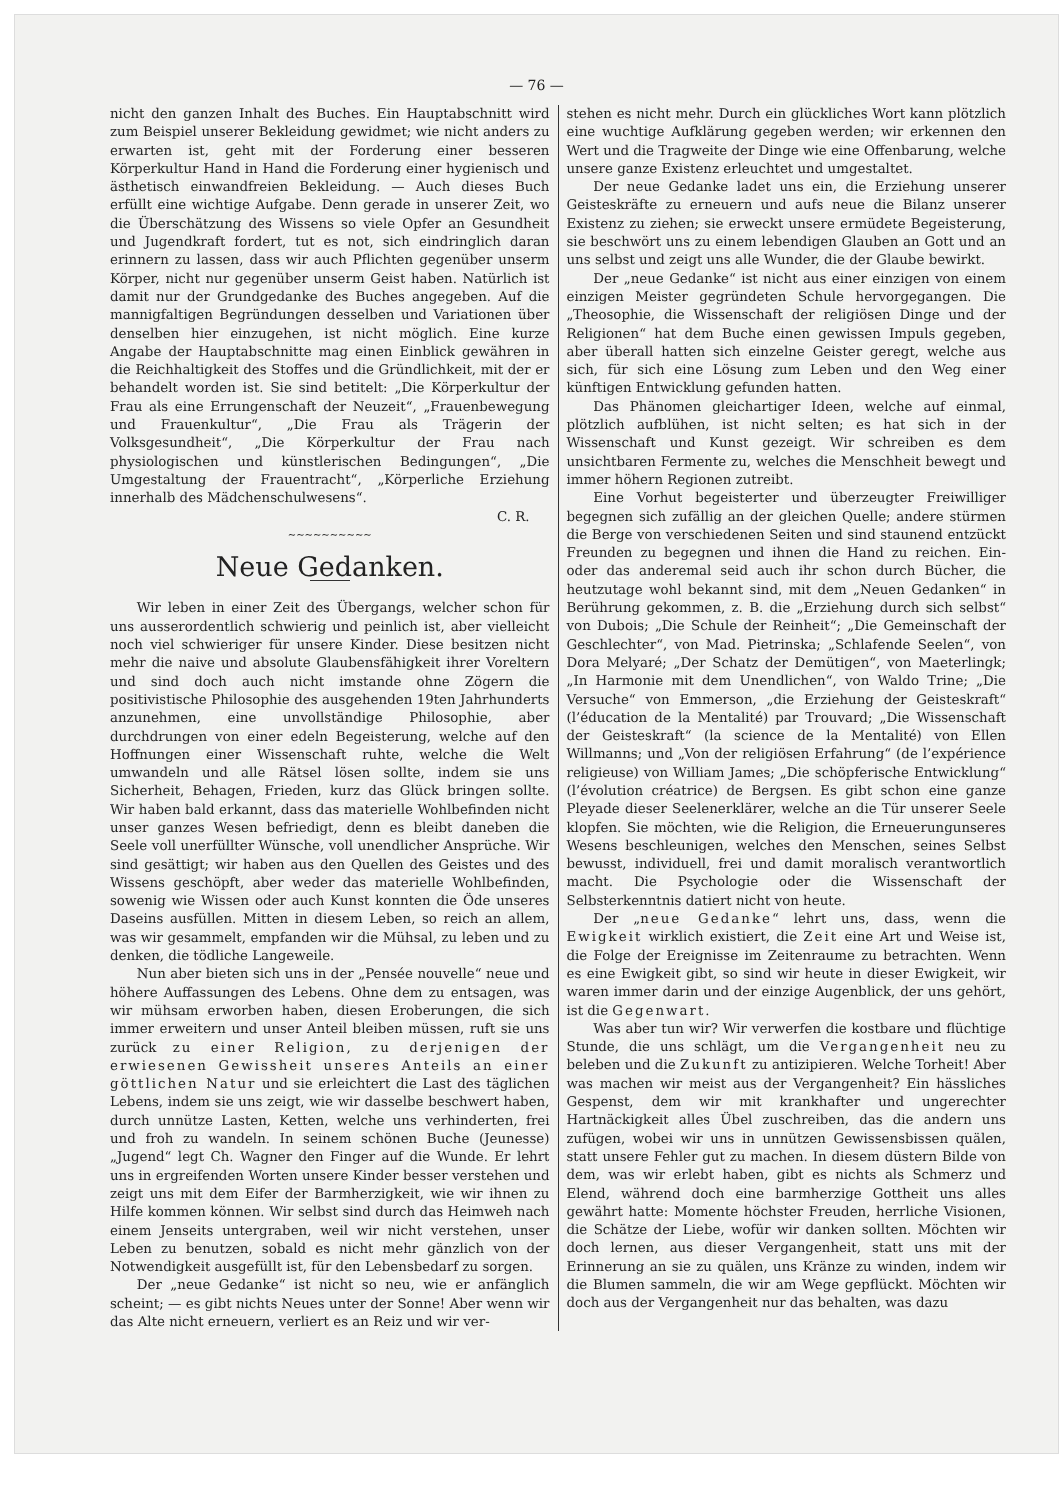— 76 —
nicht den ganzen Inhalt des Buches. Ein Hauptabschnitt wird zum Beispiel unserer Bekleidung gewidmet; wie nicht anders zu erwarten ist, geht mit der Forderung einer besseren Körperkultur Hand in Hand die Forderung einer hygienisch und ästhetisch einwandfreien Bekleidung. — Auch dieses Buch erfüllt eine wichtige Aufgabe. Denn gerade in unserer Zeit, wo die Überschätzung des Wissens so viele Opfer an Gesundheit und Jugendkraft fordert, tut es not, sich eindringlich daran erinnern zu lassen, dass wir auch Pflichten gegenüber unserm Körper, nicht nur gegenüber unserm Geist haben. Natürlich ist damit nur der Grundgedanke des Buches angegeben. Auf die mannigfaltigen Begründungen desselben und Variationen über denselben hier einzugehen, ist nicht möglich. Eine kurze Angabe der Hauptabschnitte mag einen Einblick gewähren in die Reichhaltigkeit des Stoffes und die Gründlichkeit, mit der er behandelt worden ist. Sie sind betitelt: „Die Körperkultur der Frau als eine Errungenschaft der Neuzeit“, „Frauenbewegung und Frauenkultur“, „Die Frau als Trägerin der Volksgesundheit“, „Die Körperkultur der Frau nach physiologischen und künstlerischen Bedingungen“, „Die Umgestaltung der Frauentracht“, „Körperliche Erziehung innerhalb des Mädchenschulwesens“.
C. R.
~~~~~~~~~~
Neue Gedanken.
Wir leben in einer Zeit des Übergangs, welcher schon für uns ausserordentlich schwierig und peinlich ist, aber vielleicht noch viel schwieriger für unsere Kinder. Diese besitzen nicht mehr die naive und absolute Glaubensfähigkeit ihrer Voreltern und sind doch auch nicht imstande ohne Zögern die positivistische Philosophie des ausgehenden 19ten Jahrhunderts anzunehmen, eine unvollständige Philosophie, aber durchdrungen von einer edeln Begeisterung, welche auf den Hoffnungen einer Wissenschaft ruhte, welche die Welt umwandeln und alle Rätsel lösen sollte, indem sie uns Sicherheit, Behagen, Frieden, kurz das Glück bringen sollte. Wir haben bald erkannt, dass das materielle Wohlbefinden nicht unser ganzes Wesen befriedigt, denn es bleibt daneben die Seele voll unerfüllter Wünsche, voll unendlicher Ansprüche. Wir sind gesättigt; wir haben aus den Quellen des Geistes und des Wissens geschöpft, aber weder das materielle Wohlbefinden, sowenig wie Wissen oder auch Kunst konnten die Öde unseres Daseins ausfüllen. Mitten in diesem Leben, so reich an allem, was wir gesammelt, empfanden wir die Mühsal, zu leben und zu denken, die tödliche Langeweile.
Nun aber bieten sich uns in der „Pensée nouvelle“ neue und höhere Auffassungen des Lebens. Ohne dem zu entsagen, was wir mühsam erworben haben, diesen Eroberungen, die sich immer erweitern und unser Anteil bleiben müssen, ruft sie uns zurück zu einer Religion, zu derjenigen der erwiesenen Gewissheit unseres Anteils an einer göttlichen Natur und sie erleichtert die Last des täglichen Lebens, indem sie uns zeigt, wie wir dasselbe beschwert haben, durch unnütze Lasten, Ketten, welche uns verhinderten, frei und froh zu wandeln. In seinem schönen Buche (Jeunesse) „Jugend“ legt Ch. Wagner den Finger auf die Wunde. Er lehrt uns in ergreifenden Worten unsere Kinder besser verstehen und zeigt uns mit dem Eifer der Barmherzigkeit, wie wir ihnen zu Hilfe kommen können. Wir selbst sind durch das Heimweh nach einem Jenseits untergraben, weil wir nicht verstehen, unser Leben zu benutzen, sobald es nicht mehr gänzlich von der Notwendigkeit ausgefüllt ist, für den Lebensbedarf zu sorgen.
Der „neue Gedanke“ ist nicht so neu, wie er anfänglich scheint; — es gibt nichts Neues unter der Sonne! Aber wenn wir das Alte nicht erneuern, verliert es an Reiz und wir ver-
stehen es nicht mehr. Durch ein glückliches Wort kann plötzlich eine wuchtige Aufklärung gegeben werden; wir erkennen den Wert und die Tragweite der Dinge wie eine Offenbarung, welche unsere ganze Existenz erleuchtet und umgestaltet.
Der neue Gedanke ladet uns ein, die Erziehung unserer Geisteskräfte zu erneuern und aufs neue die Bilanz unserer Existenz zu ziehen; sie erweckt unsere ermüdete Begeisterung, sie beschwört uns zu einem lebendigen Glauben an Gott und an uns selbst und zeigt uns alle Wunder, die der Glaube bewirkt.
Der „neue Gedanke“ ist nicht aus einer einzigen von einem einzigen Meister gegründeten Schule hervorgegangen. Die „Theosophie, die Wissenschaft der religiösen Dinge und der Religionen“ hat dem Buche einen gewissen Impuls gegeben, aber überall hatten sich einzelne Geister geregt, welche aus sich, für sich eine Lösung zum Leben und den Weg einer künftigen Entwicklung gefunden hatten.
Das Phänomen gleichartiger Ideen, welche auf einmal, plötzlich aufblühen, ist nicht selten; es hat sich in der Wissenschaft und Kunst gezeigt. Wir schreiben es dem unsichtbaren Fermente zu, welches die Menschheit bewegt und immer höhern Regionen zutreibt.
Eine Vorhut begeisterter und überzeugter Freiwilliger begegnen sich zufällig an der gleichen Quelle; andere stürmen die Berge von verschiedenen Seiten und sind staunend entzückt Freunden zu begegnen und ihnen die Hand zu reichen. Ein- oder das anderemal seid auch ihr schon durch Bücher, die heutzutage wohl bekannt sind, mit dem „Neuen Gedanken“ in Berührung gekommen, z. B. die „Erziehung durch sich selbst“ von Dubois; „Die Schule der Reinheit“; „Die Gemeinschaft der Geschlechter“, von Mad. Pietrinska; „Schlafende Seelen“, von Dora Melyaré; „Der Schatz der Demütigen“, von Maeterlingk; „In Harmonie mit dem Unendlichen“, von Waldo Trine; „Die Versuche“ von Emmerson, „die Erziehung der Geisteskraft“ (l’éducation de la Mentalité) par Trouvard; „Die Wissenschaft der Geisteskraft“ (la science de la Mentalité) von Ellen Willmanns; und „Von der religiösen Erfahrung“ (de l’expérience religieuse) von William James; „Die schöpferische Entwicklung“ (l’évolution créatrice) de Bergsen. Es gibt schon eine ganze Pleyade dieser Seelenerklärer, welche an die Tür unserer Seele klopfen. Sie möchten, wie die Religion, die Erneuerungunseres Wesens beschleunigen, welches den Menschen, seines Selbst bewusst, individuell, frei und damit moralisch verantwortlich macht. Die Psychologie oder die Wissenschaft der Selbsterkenntnis datiert nicht von heute.
Der „neue Gedanke“ lehrt uns, dass, wenn die Ewigkeit wirklich existiert, die Zeit eine Art und Weise ist, die Folge der Ereignisse im Zeitenraume zu betrachten. Wenn es eine Ewigkeit gibt, so sind wir heute in dieser Ewigkeit, wir waren immer darin und der einzige Augenblick, der uns gehört, ist die Gegenwart.
Was aber tun wir? Wir verwerfen die kostbare und flüchtige Stunde, die uns schlägt, um die Vergangenheit neu zu beleben und die Zukunft zu antizipieren. Welche Torheit! Aber was machen wir meist aus der Vergangenheit? Ein hässliches Gespenst, dem wir mit krankhafter und ungerechter Hartnäckigkeit alles Übel zuschreiben, das die andern uns zufügen, wobei wir uns in unnützen Gewissensbissen quälen, statt unsere Fehler gut zu machen. In diesem düstern Bilde von dem, was wir erlebt haben, gibt es nichts als Schmerz und Elend, während doch eine barmherzige Gottheit uns alles gewährt hatte: Momente höchster Freuden, herrliche Visionen, die Schätze der Liebe, wofür wir danken sollten. Möchten wir doch lernen, aus dieser Vergangenheit, statt uns mit der Erinnerung an sie zu quälen, uns Kränze zu winden, indem wir die Blumen sammeln, die wir am Wege gepflückt. Möchten wir doch aus der Vergangenheit nur das behalten, was dazu